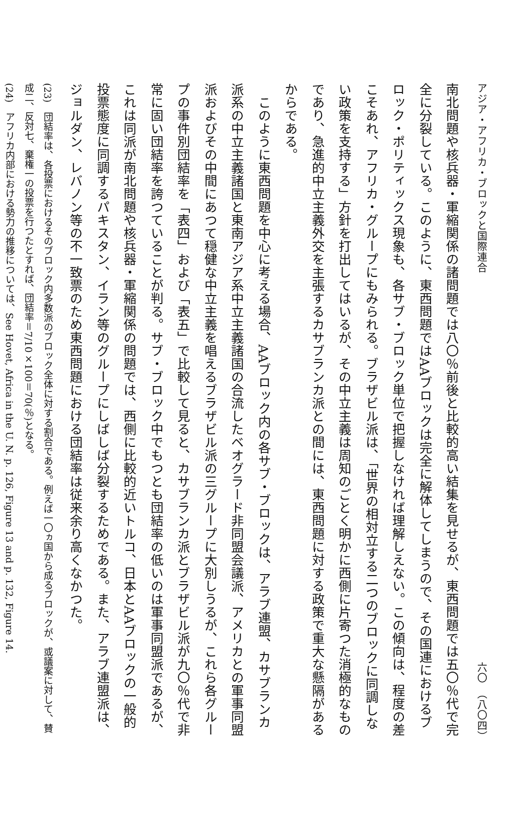アジア・アフリカ・ブロックと国際連合 六〇　（八〇四）
南北問題や核兵器・軍縮関係の諸問題では八〇％前後と比較的高い結集を見せるが、東西問題では五〇％代で完全に分裂している。このように、東西問題ではAAブロックは完全に解体してしまうので、その国連におけるブロック・ポリティックス現象も、各サブ・ブロック単位で把握しなければ理解しえない。この傾向は、程度の差こそあれ、アフリカ・グループにもみられる。ブラザビル派は、「世界の相対立する二つのブロックに同調しない政策を支持する」方針を打出してはいるが、その中立主義は周知のごとく明かに西側に片寄つた消極的なものであり、急進的中立主義外交を主張するカサブランカ派との間には、東西問題に対する政策で重大な懸隔があるからである。
このように東西問題を中心に考える場合、AAブロック内の各サブ・ブロックは、アラブ連盟、カサブランカ派系の中立主義諸国と東南アジア系中立主義諸国の合流したベオグラード非同盟会議派、アメリカとの軍事同盟派およびその中間にあつて穏健な中立主義を唱えるブラザビル派の三グループに大別しうるが、これら各グループの事件別団結率を「表四」および「表五」で比較して見ると、カサブランカ派とブラザビル派が九〇％代で非常に固い団結率を誇つていることが判る。サブ・ブロック中でもつとも団結率の低いのは軍事同盟派であるが、これは同派が南北問題や核兵器・軍縮関係の問題では、西側に比較的近いトルコ、日本とAAブロックの一般的投票態度に同調するパキスタン、イラン等のグループにしばしば分裂するためである。また、アラブ連盟派は、ジョルダン、レバノン等の不一致票のため東西問題における団結率は従来余り高くなかつた。
(23)　団結率は、各投票におけるそのブロック内多数派のブロック全体に対する割合である。例えば一〇ヵ国から成るブロックが、或議案に対して、賛成二、反対七、棄権一の投票を行つたとすれば、団結率＝7/10×100＝70(％)となる。
(24)　アフリカ内部における勢力の推移については、See Hovet, Africa in the U. N. p. 126, Figure 13 and p. 132, Figure 14.